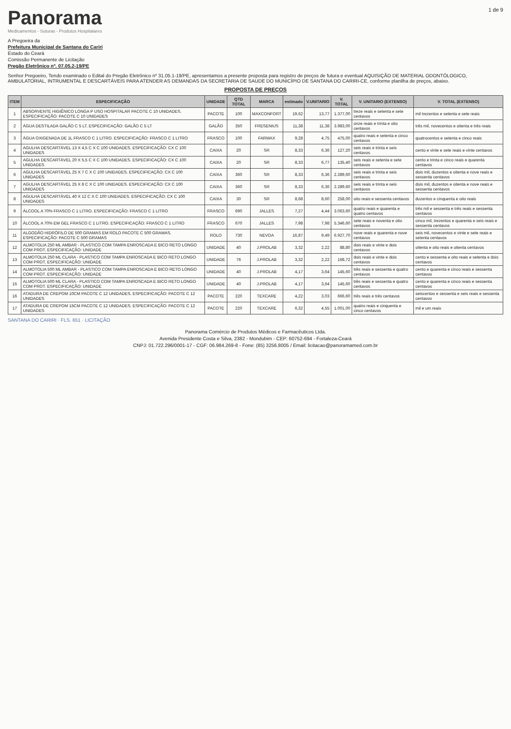Panorama
Medicamentos - Suturas - Produtos Hospitalares
1 de 9
A Pregoeira da
Prefeitura Municipal de Santana do Cariri
Estado do Ceará
Comissão Permanente de Licitação
Pregão Eletrônico nº. 07.05.2-19/PE
Senhor Pregoeiro, Tendo examinado o Edital do Pregão Eletrônico nº 31.05.1-19/PE, apresentamos a presente proposta para registro de preços de futura e eventual AQUISIÇÃO DE MATERIAL ODONTÓLOGICO, AMBULATORIAL, INTRUMENTAL E DESCARTÁVEIS PARA ATENDER AS DEMANDAS DA SECRETARIA DE SAUDE DO MUNICÍPIO DE SANTANA DO CARIRI-CE, conforme planilha de preços, abaixo.
PROPOSTA DE PREÇOS
| ITEM | ESPECIFICAÇÃO | UNIDADE | QTD TOTAL | MARCA | estimado | V.UNITARIO | V. TOTAL | V. UNITARIO (EXTENSO) | V. TOTAL (EXTENSO) |
| --- | --- | --- | --- | --- | --- | --- | --- | --- | --- |
| 1 | ABSORVENTE HIGIÊNICO LONGA P USO HOSPITALAR PACOTE C 10 UNIDADES. ESPECIFICAÇÃO: PACOTE C 10 UNIDADES | PACOTE | 100 | MAXCONFORT | 19,62 | 13,77 | 1.377,00 | treze reais e setenta e sete centavos | mil trezentos e setenta e sete reais |
| 2 | ÁGUA DESTILADA GALÃO C 5 LT. ESPECIFICAÇÃO: GALÃO C 5 LT | GALÃO | 350 | FRESENIUS | 11,38 | 11,38 | 3.983,00 | onze reais e trinta e oito centavos | três mil, novecentos e oitenta e três reais |
| 3 | ÁGUA OXIGENADA DE 1L FRASCO C 1 LITRO. ESPECIFICAÇÃO: FRASCO C 1 LITRO | FRASCO | 100 | FARMAX | 9,28 | 4,75 | 475,00 | quatro reais e setenta e cinco centavos | quatrocentos e setenta e cinco reais |
| 4 | AGULHA DESCARTÁVEL 13 X 4,5 C X C 100 UNIDADES. ESPECIFICAÇÃO: CX C 100 UNIDADES | CAIXA | 20 | SR | 8,33 | 6,36 | 127,20 | seis reais e trinta e seis centavos | cento e vinte e sete reais e vinte centavos |
| 5 | AGULHA DESCARTÁVEL 20 X 5,5 C X C 100 UNIDADES. ESPECIFICAÇÃO: CX C 100 UNIDADES | CAIXA | 20 | SR | 8,33 | 6,77 | 135,40 | seis reais e setenta e sete centavos | cento e trinta e cinco reais e quarenta centavos |
| 6 | AGULHA DESCARTÁVEL 25 X 7 C X C 100 UNIDADES. ESPECIFICAÇÃO: CX C 100 UNIDADES | CAIXA | 360 | SR | 8,33 | 6,36 | 2.289,60 | seis reais e trinta e seis centavos | dois mil, duzentos e oitenta e nove reais e sessenta centavos |
| 7 | AGULHA DESCARTÁVEL 25 X 8 C X C 100 UNIDADES. ESPECIFICAÇÃO: CX C 100 UNIDADES | CAIXA | 360 | SR | 8,33 | 6,36 | 2.289,60 | seis reais e trinta e seis centavos | dois mil, duzentos e oitenta e nove reais e sessenta centavos |
| 8 | AGULHA DESCARTÁVEL 40 X 12 C X C 100 UNIDADES. ESPECIFICAÇÃO: CX C 100 UNIDADES | CAIXA | 30 | SR | 8,68 | 8,60 | 258,00 | oito reais e sessenta centavos | duzentos e cinquenta e oito reais |
| 9 | ÁLCOOL A 70% FRASCO C 1 LITRO. ESPECIFICAÇÃO: FRASCO C 1 LITRO | FRASCO | 690 | JALLES | 7,27 | 4,44 | 3.063,60 | quatro reais e quarenta e quatro centavos | três mil e sessenta e três reais e sessenta centavos |
| 10 | ÁLCOOL A 70% EM GEL FRASCO C 1 LITRO. ESPECIFICAÇÃO: FRASCO C 1 LITRO | FRASCO | 670 | JALLES | 7,98 | 7,98 | 5.346,60 | sete reais e noventa e oito centavos | cinco mil, trezentos e quarenta e seis reais e sessenta centavos |
| 11 | ALGODÃO HIDRÓFILO DE 500 GRAMAS EM ROLO PACOTE C 500 GRAMAS. ESPECIFICAÇÃO: PACOTE C 500 GRAMAS | ROLO | 730 | NEVOA | 16,87 | 9,49 | 6.927,70 | nove reais e quarenta e nove centavos | seis mil, novecentos e vinte e sete reais e setenta centavos |
| 12 | ALMOTOLIA 250 ML AMBAR - PLASTICO COM TAMPA ENROSCADA E BICO RETO LONGO COM PROT. ESPECIFICAÇÃO: UNIDADE | UNIDADE | 40 | J.PROLAB | 3,32 | 2,22 | 88,80 | dois reais e vinte e dois centavos | oitenta e oito reais e oitenta centavos |
| 13 | ALMOTOLIA 250 ML CLARA - PLASTICO COM TAMPA ENROSCADA E BICO RETO LONGO COM PROT. ESPECIFICAÇÃO: UNIDADE | UNIDADE | 76 | J.PROLAB | 3,32 | 2,22 | 168,72 | dois reais e vinte e dois centavos | cento e sessenta e oito reais e setenta e dois centavos |
| 14 | ALMOTOLIA 500 ML AMBAR - PLASTICO COM TAMPA ENROSCADA E BICO RETO LONGO COM PROT. ESPECIFICAÇÃO: UNIDADE | UNIDADE | 40 | J.PROLAB | 4,17 | 3,64 | 145,60 | três reais e sessenta e quatro centavos | cento e quarenta e cinco reais e sessenta centavos |
| 15 | ALMOTOLIA 500 ML CLARA - PLASTICO COM TAMPA ENROSCADA E BICO RETO LONGO COM PROT. ESPECIFICAÇÃO: UNIDADE | UNIDADE | 40 | J.PROLAB | 4,17 | 3,64 | 145,60 | três reais e sessenta e quatro centavos | cento e quarenta e cinco reais e sessenta centavos |
| 16 | ATADURA DE CREPOM 10CM PACOTE C 12 UNIDADES. ESPECIFICAÇÃO: PACOTE C 12 UNIDADES | PACOTE | 220 | TEXCARE | 4,22 | 3,03 | 666,60 | três reais e três centavos | seiscentos e sessenta e seis reais e sessenta centavos |
| 17 | ATADURA DE CREPOM 15CM PACOTE C 12 UNIDADES. ESPECIFICAÇÃO: PACOTE C 12 UNIDADES | PACOTE | 220 | TEXCARE | 6,32 | 4,55 | 1.001,00 | quatro reais e cinquenta e cinco centavos | mil e um reais |
SANTANA DO CARIRI · FLS. 651 · LICITAÇÃO
Panorama Comércio de Produtos Médicos e Farmacêuticos Ltda.
Avenida Presidente Costa e Silva, 2382 - Mondubim - CEP: 60752-694 - Fortaleza-Ceará
CNPJ: 01.722.296/0001-17 - CGF: 06.984.269-8 - Fone: (85) 3256.8005 / Email: licitacao@panoramamed.com.br